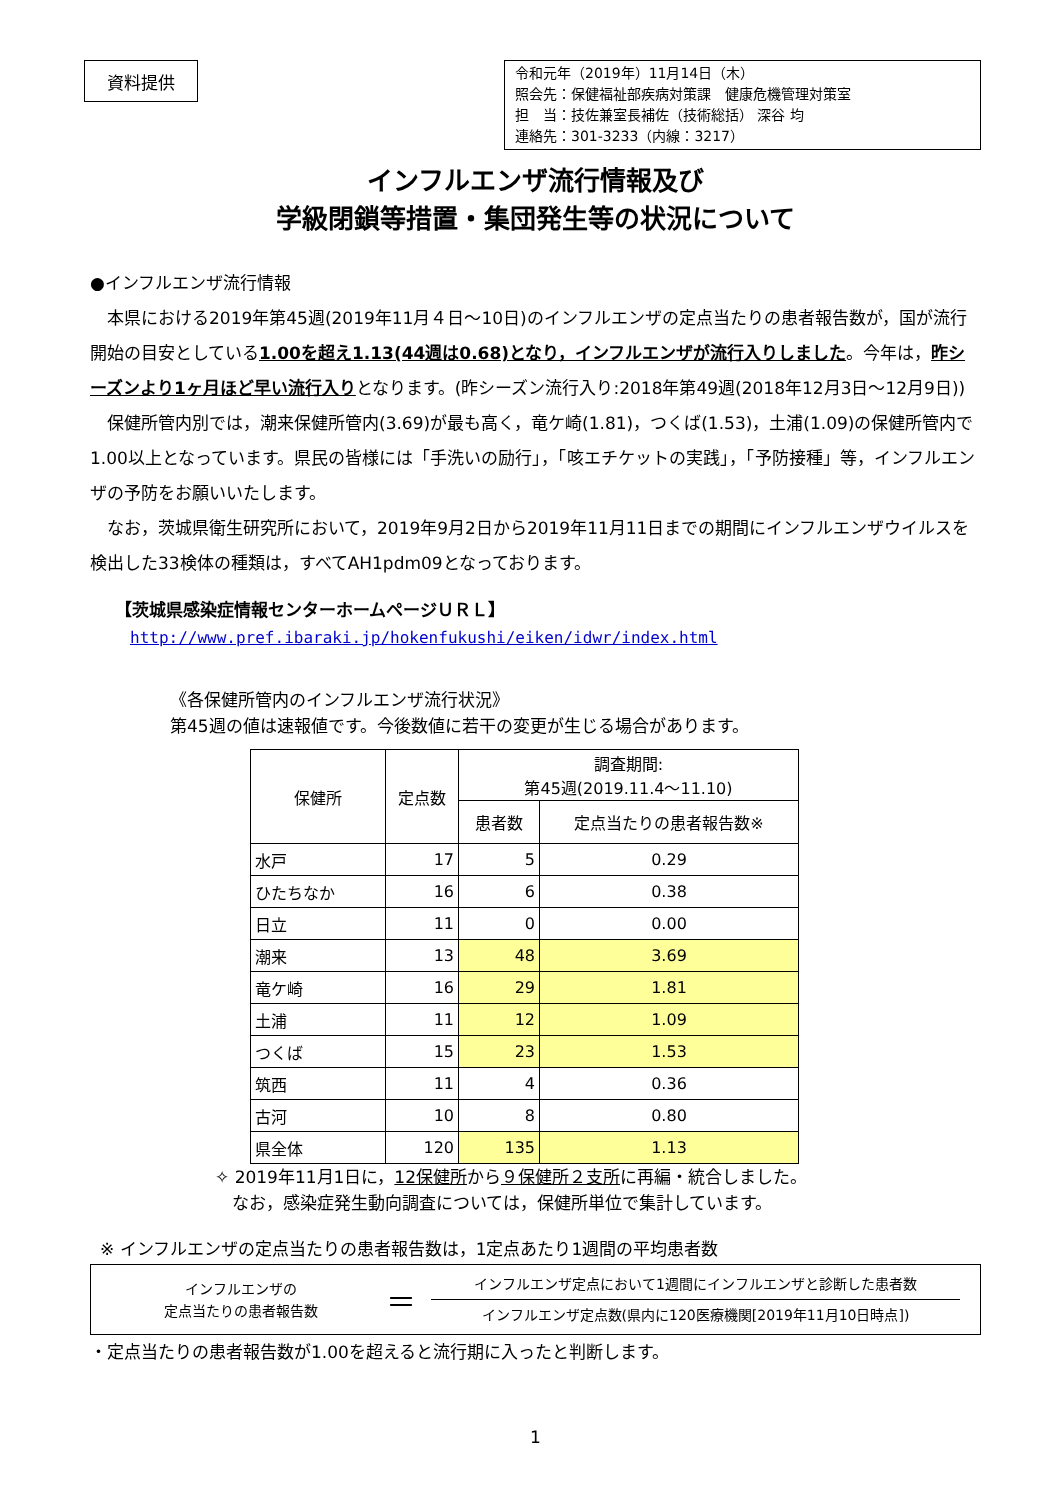資料提供
令和元年（2019年）11月14日（木）
照会先：保健福祉部疾病対策課　健康危機管理対策室
担　当：技佐兼室長補佐（技術総括） 深谷 均
連絡先：301-3233（内線：3217）
インフルエンザ流行情報及び
学級閉鎖等措置・集団発生等の状況について
●インフルエンザ流行情報
　本県における2019年第45週(2019年11月４日～10日)のインフルエンザの定点当たりの患者報告数が，国が流行開始の目安としている1.00を超え1.13(44週は0.68)となり，インフルエンザが流行入りしました。今年は，昨シーズンより1ヶ月ほど早い流行入りとなります。(昨シーズン流行入り:2018年第49週(2018年12月3日～12月9日))
　保健所管内別では，潮来保健所管内(3.69)が最も高く，竜ケ崎(1.81)，つくば(1.53)，土浦(1.09)の保健所管内で1.00以上となっています。県民の皆様には「手洗いの励行」，「咳エチケットの実践」，「予防接種」等，インフルエンザの予防をお願いいたします。
　なお，茨城県衛生研究所において，2019年9月2日から2019年11月11日までの期間にインフルエンザウイルスを検出した33検体の種類は，すべてAH1pdm09となっております。
【茨城県感染症情報センターホームページＵＲＬ】
http://www.pref.ibaraki.jp/hokenfukushi/eiken/idwr/index.html
《各保健所管内のインフルエンザ流行状況》
第45週の値は速報値です。今後数値に若干の変更が生じる場合があります。
| 保健所 | 定点数 | 調査期間: 第45週(2019.11.4～11.10) | |
| --- | --- | --- | --- |
| | | 患者数 | 定点当たりの患者報告数※ |
| 水戸 | 17 | 5 | 0.29 |
| ひたちなか | 16 | 6 | 0.38 |
| 日立 | 11 | 0 | 0.00 |
| 潮来 | 13 | 48 | 3.69 |
| 竜ケ崎 | 16 | 29 | 1.81 |
| 土浦 | 11 | 12 | 1.09 |
| つくば | 15 | 23 | 1.53 |
| 筑西 | 11 | 4 | 0.36 |
| 古河 | 10 | 8 | 0.80 |
| 県全体 | 120 | 135 | 1.13 |
✧ 2019年11月1日に，12保健所から９保健所２支所に再編・統合しました。
　なお，感染症発生動向調査については，保健所単位で集計しています。
※ インフルエンザの定点当たりの患者報告数は，1定点あたり1週間の平均患者数
インフルエンザの
定点当たりの患者報告数
＝
インフルエンザ定点において1週間にインフルエンザと診断した患者数
インフルエンザ定点数(県内に120医療機関[2019年11月10日時点])
・定点当たりの患者報告数が1.00を超えると流行期に入ったと判断します。
1